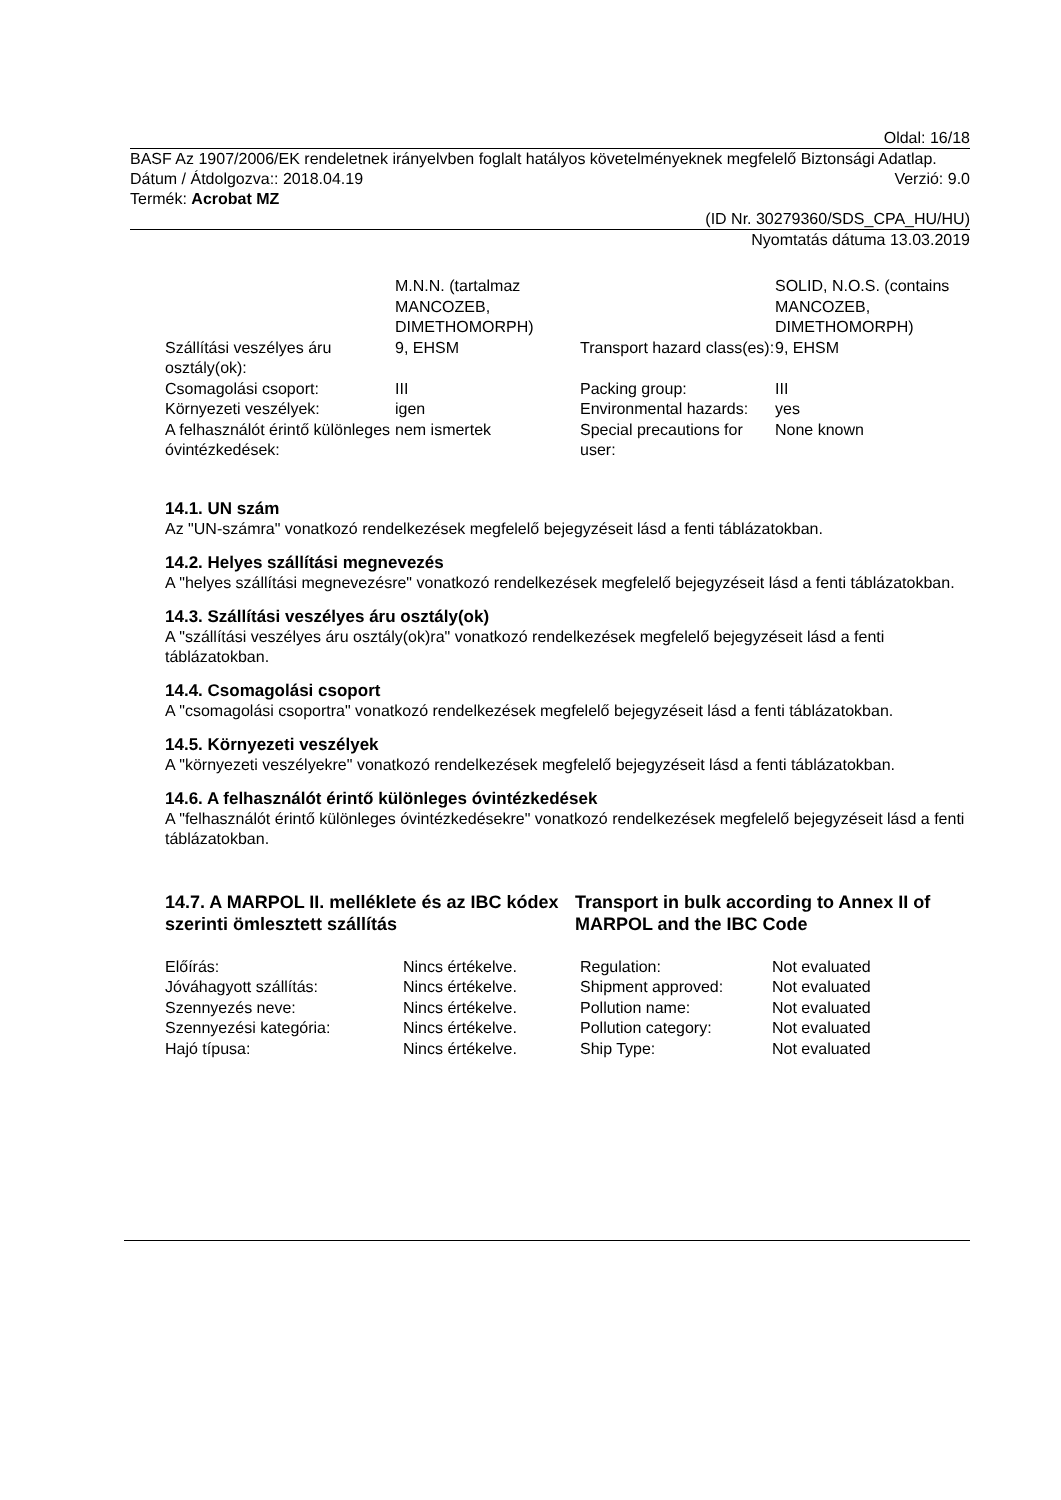Oldal: 16/18
BASF Az 1907/2006/EK rendeletnek irányelvben foglalt hatályos követelményeknek megfelelő Biztonsági Adatlap.
Dátum / Átdolgozva:: 2018.04.19 Verzió: 9.0
Termék: Acrobat MZ
(ID Nr. 30279360/SDS_CPA_HU/HU)
Nyomtatás dátuma 13.03.2019
| | M.N.N. (tartalmaz MANCOZEB, DIMETHOMORPH) | | SOLID, N.O.S. (contains MANCOZEB, DIMETHOMORPH) |
| Szállítási veszélyes áru osztály(ok): | 9, EHSM | Transport hazard class(es): | 9, EHSM |
| Csomagolási csoport: | III | Packing group: | III |
| Környezeti veszélyek: | igen | Environmental hazards: | yes |
| A felhasználót érintő különleges óvintézkedések: | nem ismertek | Special precautions for user: | None known |
14.1. UN szám
Az "UN-számra" vonatkozó rendelkezések megfelelő bejegyzéseit lásd a fenti táblázatokban.
14.2. Helyes szállítási megnevezés
A "helyes szállítási megnevezésre" vonatkozó rendelkezések megfelelő bejegyzéseit lásd a fenti táblázatokban.
14.3. Szállítási veszélyes áru osztály(ok)
A "szállítási veszélyes áru osztály(ok)ra" vonatkozó rendelkezések megfelelő bejegyzéseit lásd a fenti táblázatokban.
14.4. Csomagolási csoport
A "csomagolási csoportra" vonatkozó rendelkezések megfelelő bejegyzéseit lásd a fenti táblázatokban.
14.5. Környezeti veszélyek
A "környezeti veszélyekre" vonatkozó rendelkezések megfelelő bejegyzéseit lásd a fenti táblázatokban.
14.6. A felhasználót érintő különleges óvintézkedések
A "felhasználót érintő különleges óvintézkedésekre" vonatkozó rendelkezések megfelelő bejegyzéseit lásd a fenti táblázatokban.
14.7. A MARPOL II. melléklete és az IBC kódex szerinti ömlesztett szállítás
Transport in bulk according to Annex II of MARPOL and the IBC Code
| Előírás: | Nincs értékelve. | Regulation: | Not evaluated |
| Jóváhagyott szállítás: | Nincs értékelve. | Shipment approved: | Not evaluated |
| Szennyezés neve: | Nincs értékelve. | Pollution name: | Not evaluated |
| Szennyezési kategória: | Nincs értékelve. | Pollution category: | Not evaluated |
| Hajó típusa: | Nincs értékelve. | Ship Type: | Not evaluated |